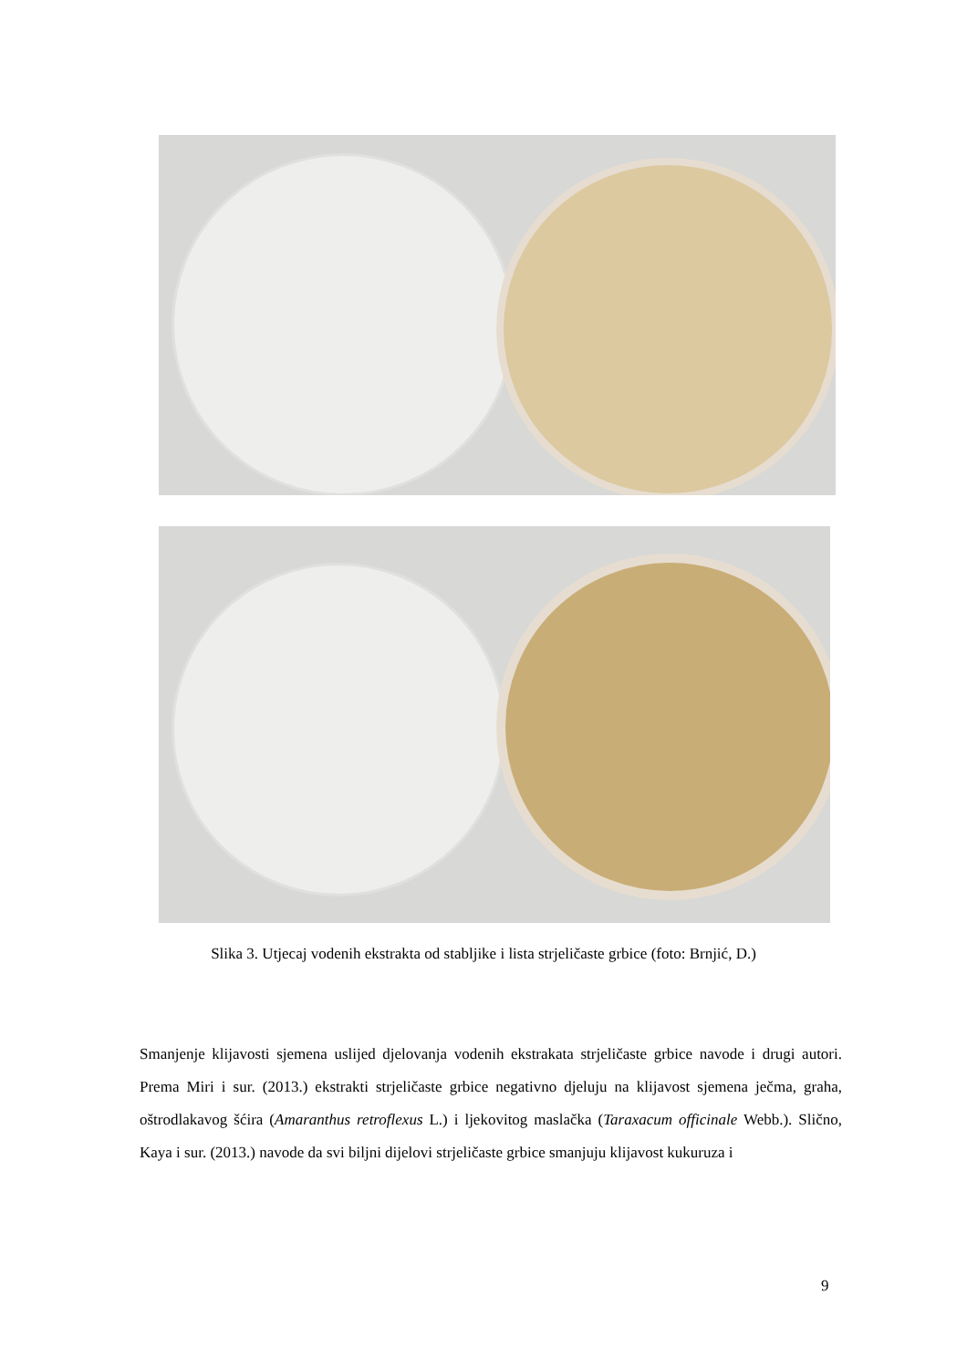Slika 3. Utjecaj vodenih ekstrakta od stabljike i lista strjeličaste grbice (foto: Brnjić, D.)
Smanjenje klijavosti sjemena uslijed djelovanja vodenih ekstrakata strjeličaste grbice navode i drugi autori. Prema Miri i sur. (2013.) ekstrakti strjeličaste grbice negativno djeluju na klijavost sjemena ječma, graha, oštrodlakavog šćira (Amaranthus retroflexus L.) i ljekovitog maslačka (Taraxacum officinale Webb.). Slično, Kaya i sur. (2013.) navode da svi biljni dijelovi strjeličaste grbice smanjuju klijavost kukuruza i
9